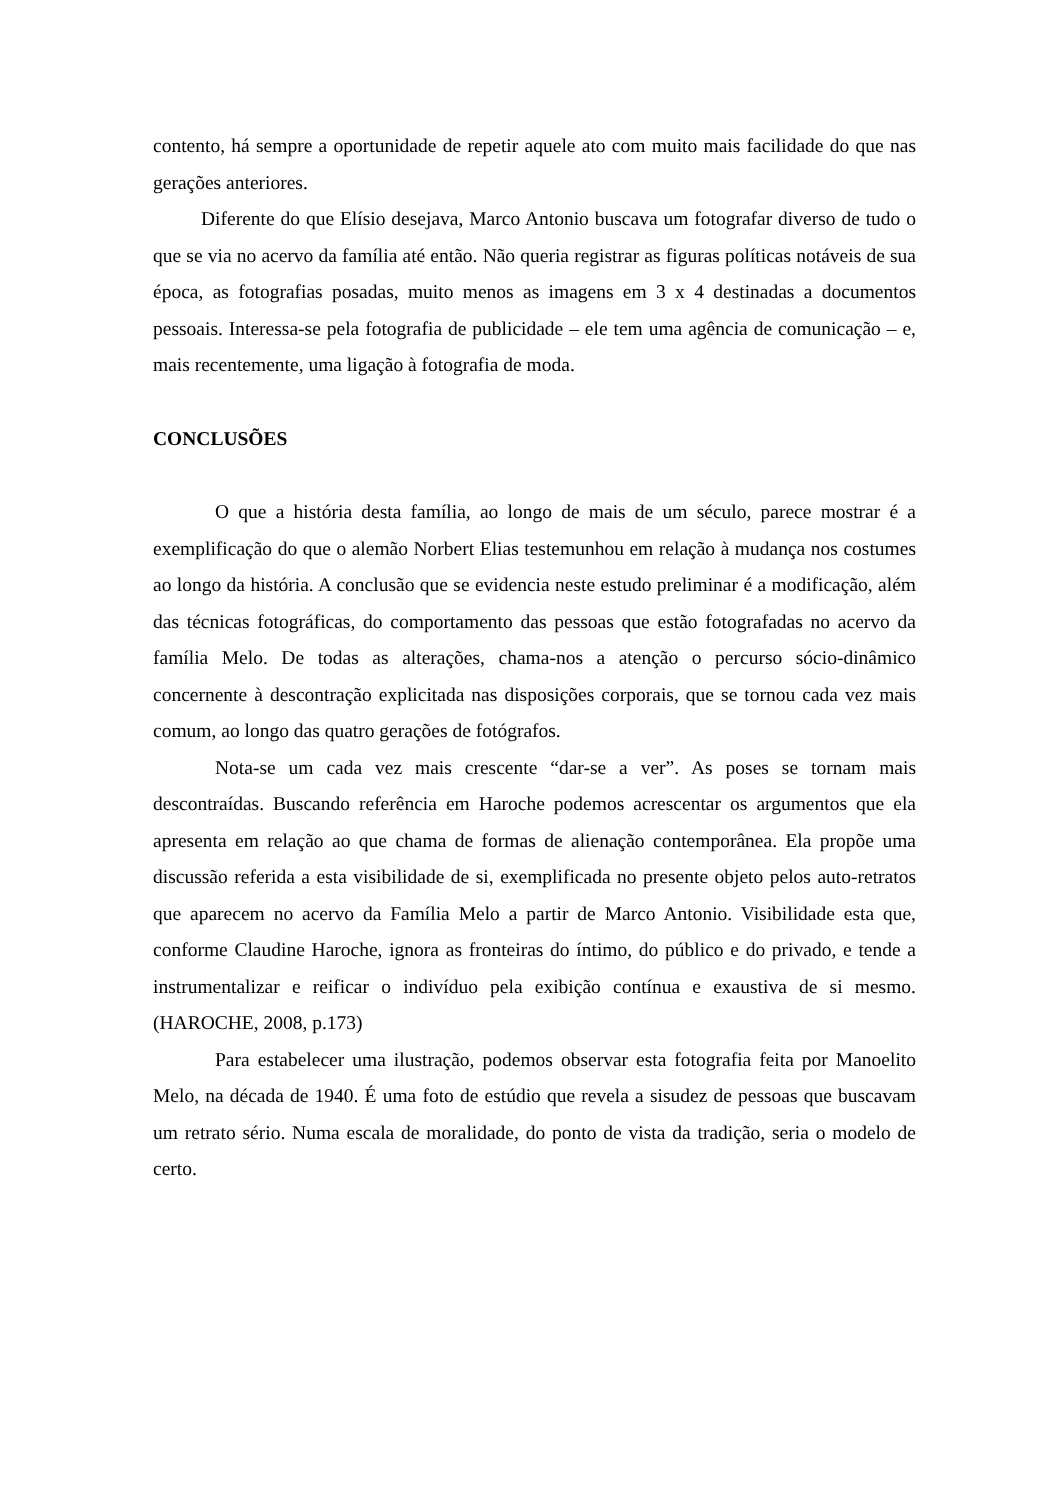contento, há sempre a oportunidade de repetir aquele ato com muito mais facilidade do que nas gerações anteriores.
Diferente do que Elísio desejava, Marco Antonio buscava um fotografar diverso de tudo o que se via no acervo da família até então. Não queria registrar as figuras políticas notáveis de sua época, as fotografias posadas, muito menos as imagens em 3 x 4 destinadas a documentos pessoais. Interessa-se pela fotografia de publicidade – ele tem uma agência de comunicação – e, mais recentemente, uma ligação à fotografia de moda.
CONCLUSÕES
O que a história desta família, ao longo de mais de um século, parece mostrar é a exemplificação do que o alemão Norbert Elias testemunhou em relação à mudança nos costumes ao longo da história. A conclusão que se evidencia neste estudo preliminar é a modificação, além das técnicas fotográficas, do comportamento das pessoas que estão fotografadas no acervo da família Melo. De todas as alterações, chama-nos a atenção o percurso sócio-dinâmico concernente à descontração explicitada nas disposições corporais, que se tornou cada vez mais comum, ao longo das quatro gerações de fotógrafos.
Nota-se um cada vez mais crescente “dar-se a ver”. As poses se tornam mais descontraídas. Buscando referência em Haroche podemos acrescentar os argumentos que ela apresenta em relação ao que chama de formas de alienação contemporânea. Ela propõe uma discussão referida a esta visibilidade de si, exemplificada no presente objeto pelos auto-retratos que aparecem no acervo da Família Melo a partir de Marco Antonio. Visibilidade esta que, conforme Claudine Haroche, ignora as fronteiras do íntimo, do público e do privado, e tende a instrumentalizar e reificar o indivíduo pela exibição contínua e exaustiva de si mesmo. (HAROCHE, 2008, p.173)
Para estabelecer uma ilustração, podemos observar esta fotografia feita por Manoelito Melo, na década de 1940. É uma foto de estúdio que revela a sisudez de pessoas que buscavam um retrato sério. Numa escala de moralidade, do ponto de vista da tradição, seria o modelo de certo.